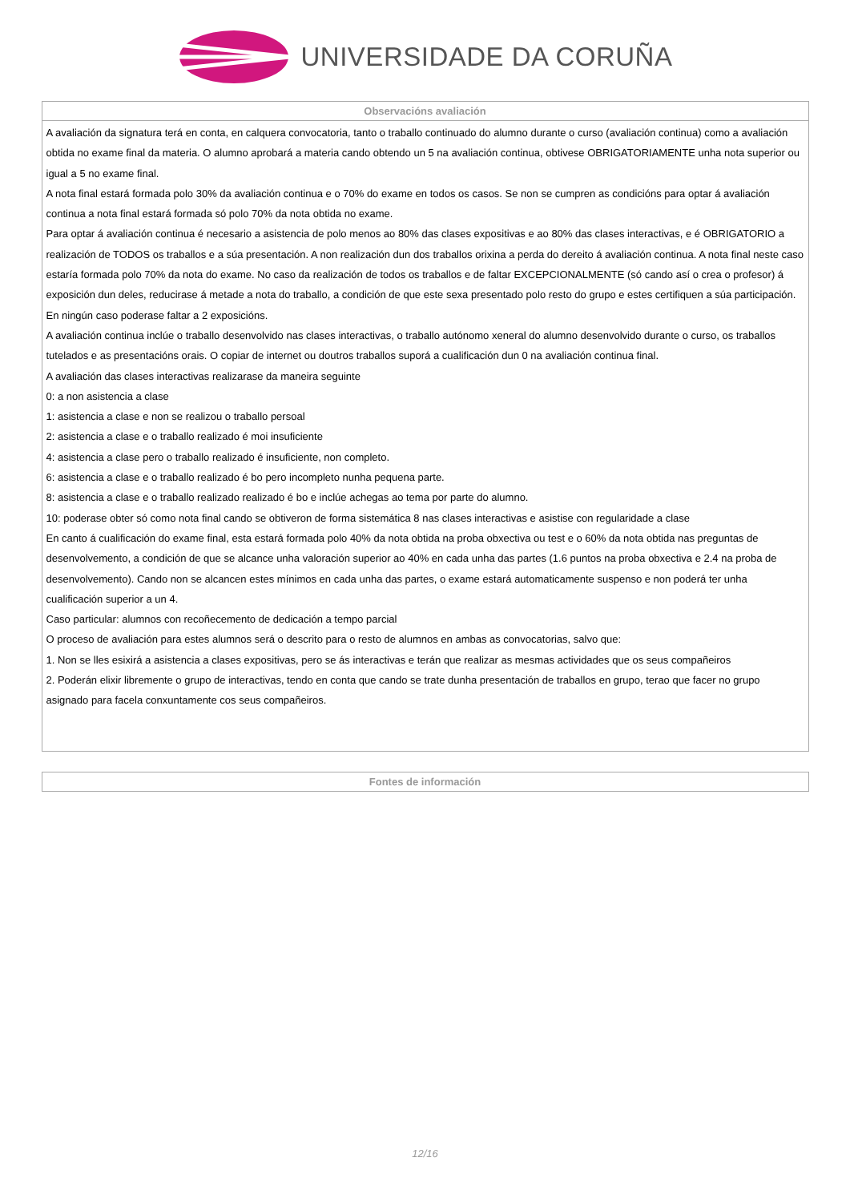UNIVERSIDADE DA CORUÑA
| Observacións avaliación |
| --- |
| A avaliación da signatura terá en conta, en calquera convocatoria, tanto o traballo continuado do alumno durante o curso (avaliación continua) como a avaliación obtida no exame final da materia. O alumno aprobará a materia cando obtendo un 5 na avaliación continua, obtivese OBRIGATORIAMENTE unha nota superior ou igual a 5 no exame final. A nota final estará formada polo 30% da avaliación continua e o 70% do exame en todos os casos. Se non se cumpren as condicións para optar á avaliación continua a nota final estará formada só polo 70% da nota obtida no exame. Para optar á avaliación continua é necesario a asistencia de polo menos ao 80% das clases expositivas e ao 80% das clases interactivas, e é OBRIGATORIO a realización de TODOS os traballos e a súa presentación. A non realización dun dos traballos orixina a perda do dereito á avaliación continua. A nota final neste caso estaría formada polo 70% da nota do exame. No caso da realización de todos os traballos e de faltar EXCEPCIONALMENTE (só cando así o crea o profesor) á exposición dun deles, reducirase á metade a nota do traballo, a condición de que este sexa presentado polo resto do grupo e estes certifiquen a súa participación. En ningún caso poderase faltar a 2 exposicións. A avaliación continua inclúe o traballo desenvolvido nas clases interactivas, o traballo autónomo xeneral do alumno desenvolvido durante o curso, os traballos tutelados e as presentacións orais. O copiar de internet ou doutros traballos suporá a cualificación dun 0 na avaliación continua final. A avaliación das clases interactivas realizarase da maneira seguinte 0: a non asistencia a clase 1: asistencia a clase e non se realizou o traballo persoal 2: asistencia a clase e o traballo realizado é moi insuficiente 4: asistencia a clase pero o traballo realizado é insuficiente, non completo. 6: asistencia a clase e o traballo realizado é bo pero incompleto nunha pequena parte. 8: asistencia a clase e o traballo realizado realizado é bo e inclúe achegas ao tema por parte do alumno. 10: poderase obter só como nota final cando se obtiveron de forma sistemática 8 nas clases interactivas e asistise con regularidade a clase En canto á cualificación do exame final, esta estará formada polo 40% da nota obtida na proba obxectiva ou test e o 60% da nota obtida nas preguntas de desenvolvemento, a condición de que se alcance unha valoración superior ao 40% en cada unha das partes (1.6 puntos na proba obxectiva e 2.4 na proba de desenvolvemento). Cando non se alcancen estes mínimos en cada unha das partes, o exame estará automaticamente suspenso e non poderá ter unha cualificación superior a un 4. Caso particular: alumnos con recoñecemento de dedicación a tempo parcial O proceso de avaliación para estes alumnos será o descrito para o resto de alumnos en ambas as convocatorias, salvo que: 1. Non se lles esixirá a asistencia a clases expositivas, pero se ás interactivas e terán que realizar as mesmas actividades que os seus compañeiros 2. Poderán elixir libremente o grupo de interactivas, tendo en conta que cando se trate dunha presentación de traballos en grupo, terao que facer no grupo asignado para facela conxuntamente cos seus compañeiros. |
| Fontes de información |
| --- |
12/16